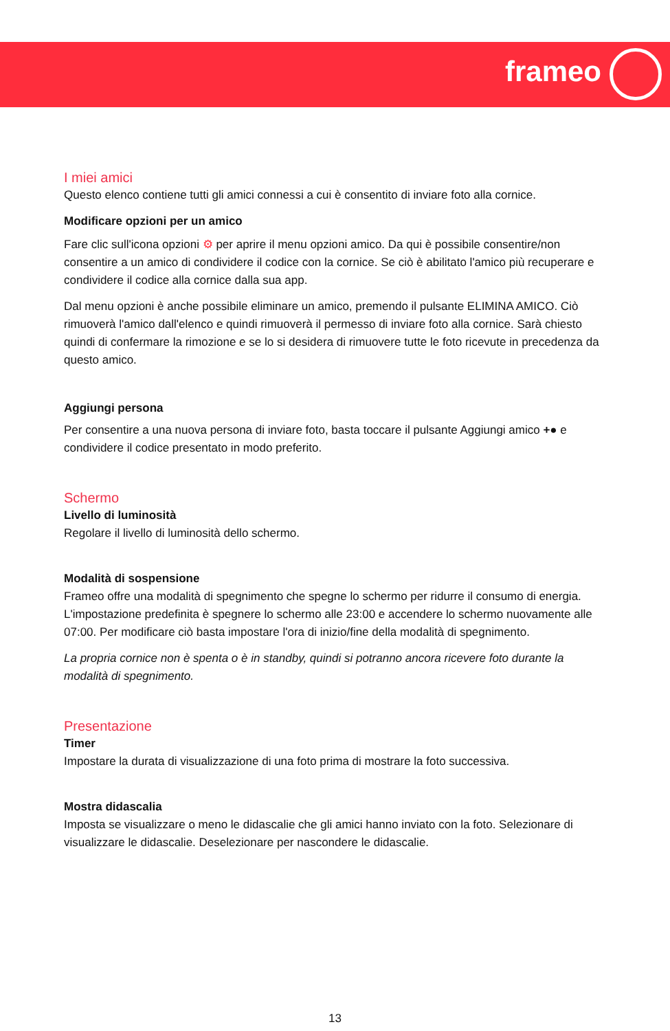frameo
I miei amici
Questo elenco contiene tutti gli amici connessi a cui è consentito di inviare foto alla cornice.
Modificare opzioni per un amico
Fare clic sull'icona opzioni ⚙ per aprire il menu opzioni amico. Da qui è possibile consentire/non consentire a un amico di condividere il codice con la cornice. Se ciò è abilitato l'amico più recuperare e condividere il codice alla cornice dalla sua app.
Dal menu opzioni è anche possibile eliminare un amico, premendo il pulsante ELIMINA AMICO. Ciò rimuoverà l'amico dall'elenco e quindi rimuoverà il permesso di inviare foto alla cornice. Sarà chiesto quindi di confermare la rimozione e se lo si desidera di rimuovere tutte le foto ricevute in precedenza da questo amico.
Aggiungi persona
Per consentire a una nuova persona di inviare foto, basta toccare il pulsante Aggiungi amico +● e condividere il codice presentato in modo preferito.
Schermo
Livello di luminosità
Regolare il livello di luminosità dello schermo.
Modalità di sospensione
Frameo offre una modalità di spegnimento che spegne lo schermo per ridurre il consumo di energia. L'impostazione predefinita è spegnere lo schermo alle 23:00 e accendere lo schermo nuovamente alle 07:00. Per modificare ciò basta impostare l'ora di inizio/fine della modalità di spegnimento.
La propria cornice non è spenta o è in standby, quindi si potranno ancora ricevere foto durante la modalità di spegnimento.
Presentazione
Timer
Impostare la durata di visualizzazione di una foto prima di mostrare la foto successiva.
Mostra didascalia
Imposta se visualizzare o meno le didascalie che gli amici hanno inviato con la foto. Selezionare di visualizzare le didascalie. Deselezionare per nascondere le didascalie.
13